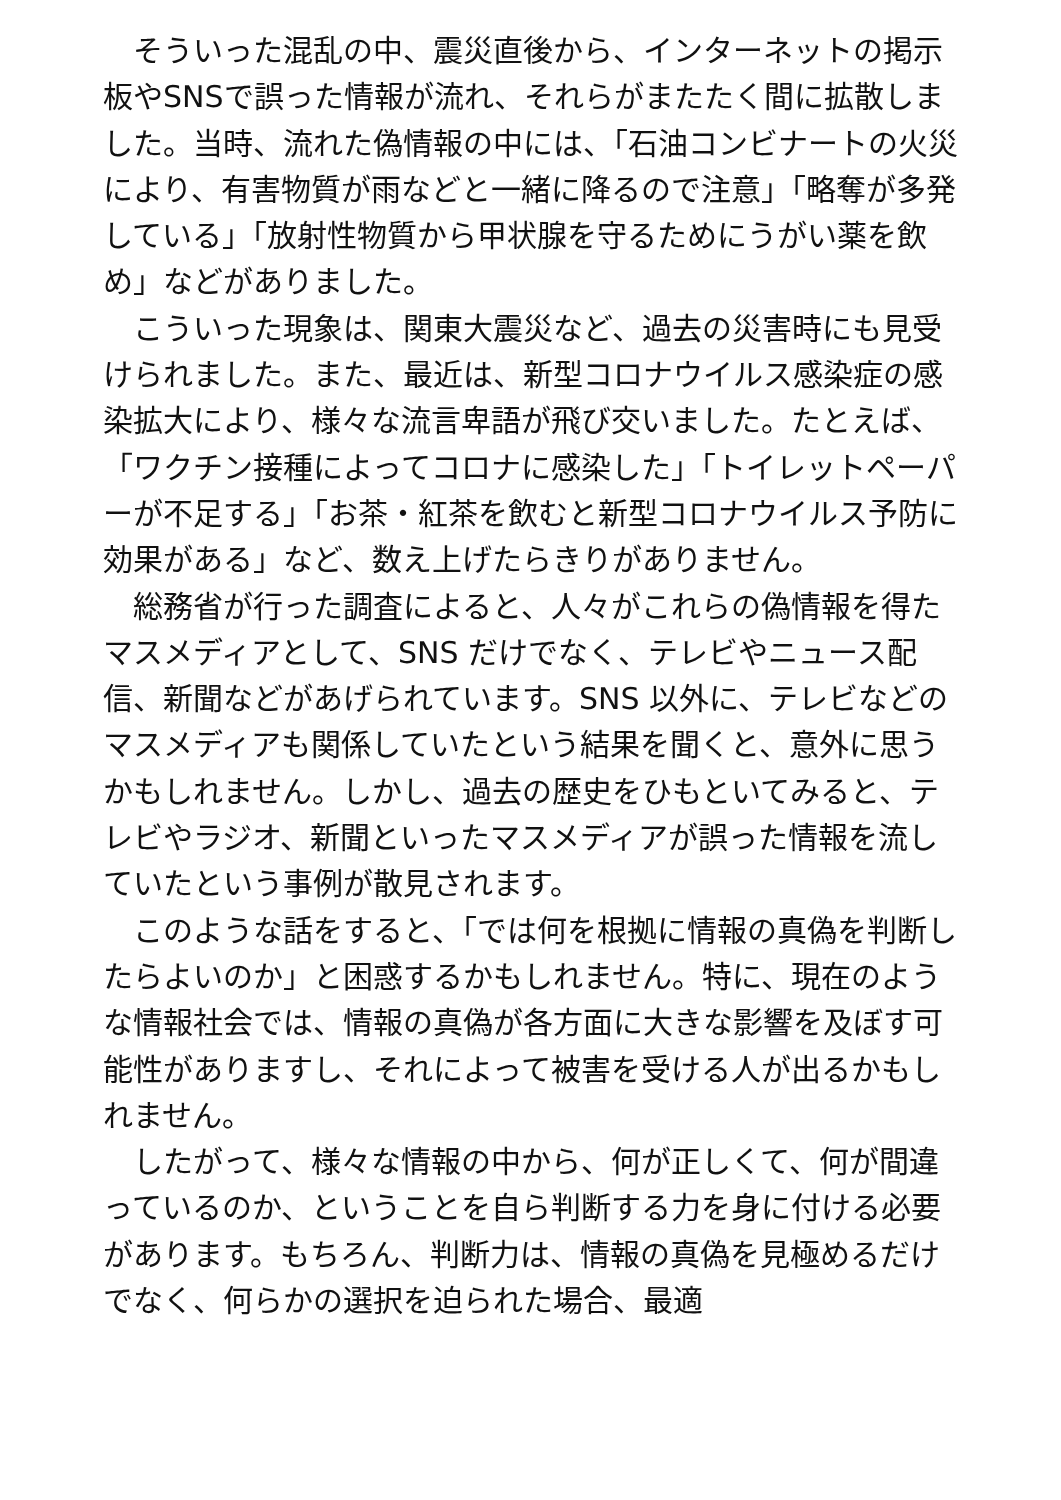そういった混乱の中、震災直後から、インターネットの掲示板やSNSで誤った情報が流れ、それらがまたたく間に拡散しました。当時、流れた偽情報の中には、「石油コンビナートの火災により、有害物質が雨などと一緒に降るので注意」「略奪が多発している」「放射性物質から甲状腺を守るためにうがい薬を飲め」などがありました。
こういった現象は、関東大震災など、過去の災害時にも見受けられました。また、最近は、新型コロナウイルス感染症の感染拡大により、様々な流言卑語が飛び交いました。たとえば、「ワクチン接種によってコロナに感染した」「トイレットペーパーが不足する」「お茶・紅茶を飲むと新型コロナウイルス予防に効果がある」など、数え上げたらきりがありません。
総務省が行った調査によると、人々がこれらの偽情報を得たマスメディアとして、SNS だけでなく、テレビやニュース配信、新聞などがあげられています。SNS 以外に、テレビなどのマスメディアも関係していたという結果を聞くと、意外に思うかもしれません。しかし、過去の歴史をひもといてみると、テレビやラジオ、新聞といったマスメディアが誤った情報を流していたという事例が散見されます。
このような話をすると、「では何を根拠に情報の真偽を判断したらよいのか」と困惑するかもしれません。特に、現在のような情報社会では、情報の真偽が各方面に大きな影響を及ぼす可能性がありますし、それによって被害を受ける人が出るかもしれません。
したがって、様々な情報の中から、何が正しくて、何が間違っているのか、ということを自ら判断する力を身に付ける必要があります。もちろん、判断力は、情報の真偽を見極めるだけでなく、何らかの選択を迫られた場合、最適